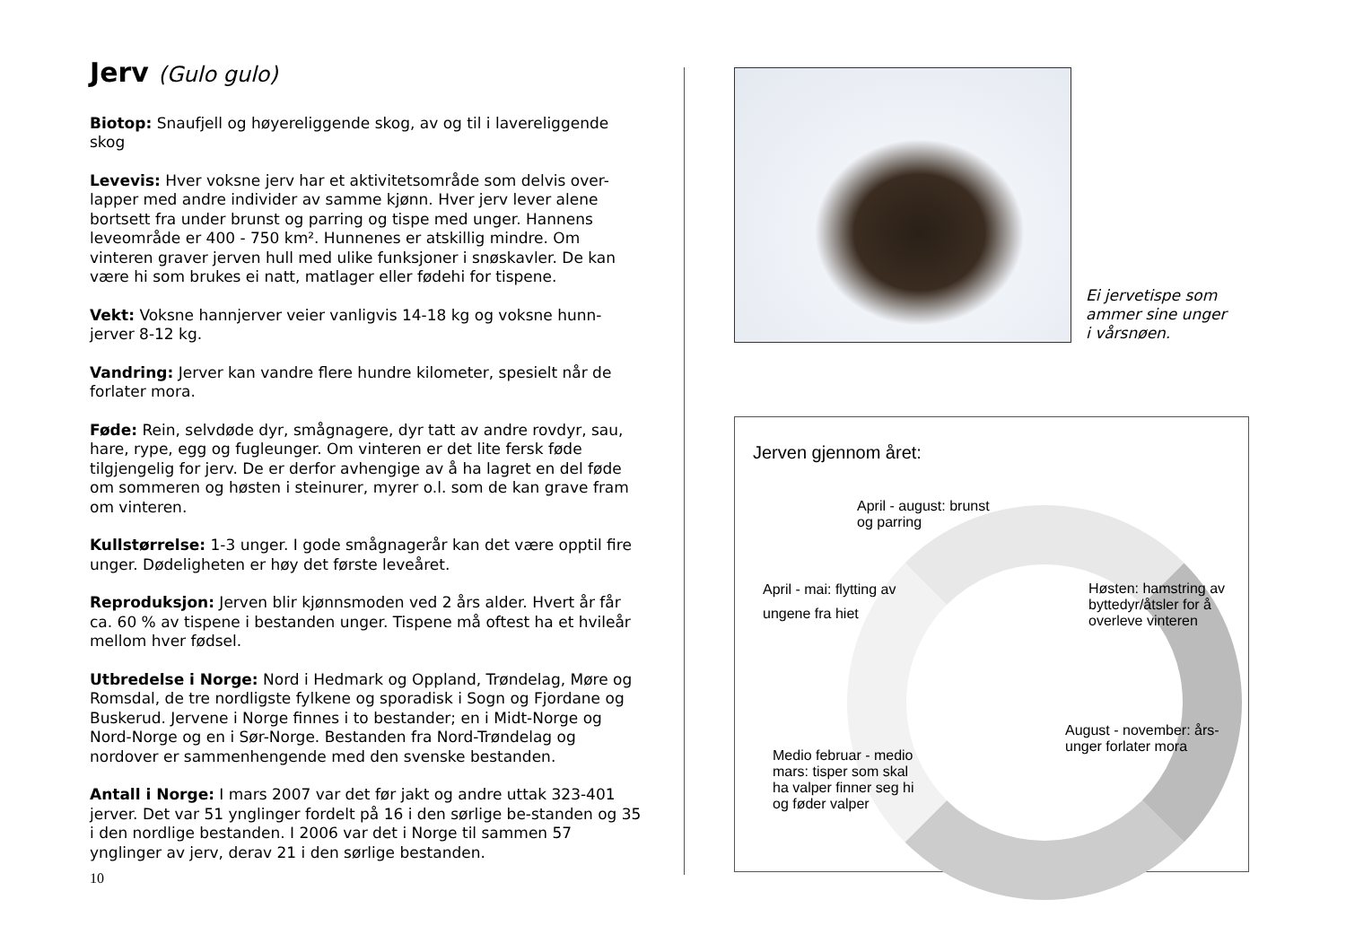Jerv (Gulo gulo)
Biotop: Snaufjell og høyereliggende skog, av og til i lavereliggende skog
Levevis: Hver voksne jerv har et aktivitetsområde som delvis over-lapper med andre individer av samme kjønn. Hver jerv lever alene bortsett fra under brunst og parring og tispe med unger. Hannens leveområde er 400 - 750 km². Hunnenes er atskillig mindre. Om vinteren graver jerven hull med ulike funksjoner i snøskavler. De kan være hi som brukes ei natt, matlager eller fødehi for tispene.
Vekt: Voksne hannjerver veier vanligvis 14-18 kg og voksne hunn-jerver 8-12 kg.
Vandring: Jerver kan vandre flere hundre kilometer, spesielt når de forlater mora.
Føde: Rein, selvdøde dyr, smågnagere, dyr tatt av andre rovdyr, sau, hare, rype, egg og fugleunger. Om vinteren er det lite fersk føde tilgjengelig for jerv. De er derfor avhengige av å ha lagret en del føde om sommeren og høsten i steinurer, myrer o.l. som de kan grave fram om vinteren.
Kullstørrelse: 1-3 unger. I gode smågnagerår kan det være opptil fire unger. Dødeligheten er høy det første leveåret.
Reproduksjon: Jerven blir kjønnsmoden ved 2 års alder. Hvert år får ca. 60 % av tispene i bestanden unger. Tispene må oftest ha et hvileår mellom hver fødsel.
Utbredelse i Norge: Nord i Hedmark og Oppland, Trøndelag, Møre og Romsdal, de tre nordligste fylkene og sporadisk i Sogn og Fjordane og Buskerud. Jervene i Norge finnes i to bestander; en i Midt-Norge og Nord-Norge og en i Sør-Norge. Bestanden fra Nord-Trøndelag og nordover er sammenhengende med den svenske bestanden.
Antall i Norge: I mars 2007 var det før jakt og andre uttak 323-401 jerver. Det var 51 ynglinger fordelt på 16 i den sørlige be-standen og 35 i den nordlige bestanden. I 2006 var det i Norge til sammen 57 ynglinger av jerv, derav 21 i den sørlige bestanden.
10
Ei jervetispe som
ammer sine unger
i vårsnøen.
Jerven gjennom året:
April - august: brunst
og parring
April - mai: flytting av
ungene fra hiet
Høsten: hamstring av
byttedyr/åtsler for å
overleve vinteren
August - november: års-
unger forlater mora
Medio februar - medio
mars: tisper som skal
ha valper finner seg hi
og føder valper